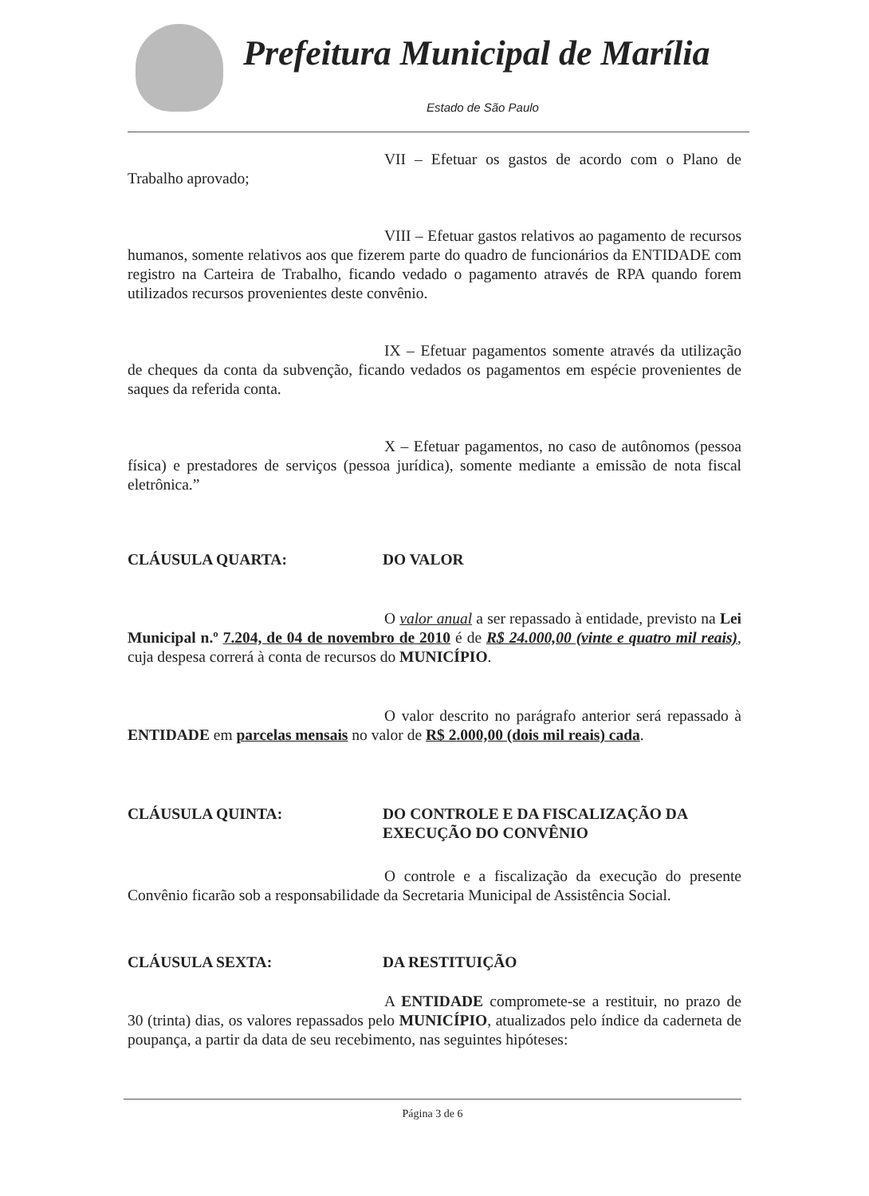Prefeitura Municipal de Marília
Estado de São Paulo
VII – Efetuar os gastos de acordo com o Plano de Trabalho aprovado;
VIII – Efetuar gastos relativos ao pagamento de recursos humanos, somente relativos aos que fizerem parte do quadro de funcionários da ENTIDADE com registro na Carteira de Trabalho, ficando vedado o pagamento através de RPA quando forem utilizados recursos provenientes deste convênio.
IX – Efetuar pagamentos somente através da utilização de cheques da conta da subvenção, ficando vedados os pagamentos em espécie provenientes de saques da referida conta.
X – Efetuar pagamentos, no caso de autônomos (pessoa física) e prestadores de serviços (pessoa jurídica), somente mediante a emissão de nota fiscal eletrônica.”
CLÁUSULA QUARTA: DO VALOR
O valor anual a ser repassado à entidade, previsto na Lei Municipal n.º 7.204, de 04 de novembro de 2010 é de R$ 24.000,00 (vinte e quatro mil reais), cuja despesa correrá à conta de recursos do MUNICÍPIO.
O valor descrito no parágrafo anterior será repassado à ENTIDADE em parcelas mensais no valor de R$ 2.000,00 (dois mil reais) cada.
CLÁUSULA QUINTA: DO CONTROLE E DA FISCALIZAÇÃO DA EXECUÇÃO DO CONVÊNIO
O controle e a fiscalização da execução do presente Convênio ficarão sob a responsabilidade da Secretaria Municipal de Assistência Social.
CLÁUSULA SEXTA: DA RESTITUIÇÃO
A ENTIDADE compromete-se a restituir, no prazo de 30 (trinta) dias, os valores repassados pelo MUNICÍPIO, atualizados pelo índice da caderneta de poupança, a partir da data de seu recebimento, nas seguintes hipóteses:
Página 3 de 6